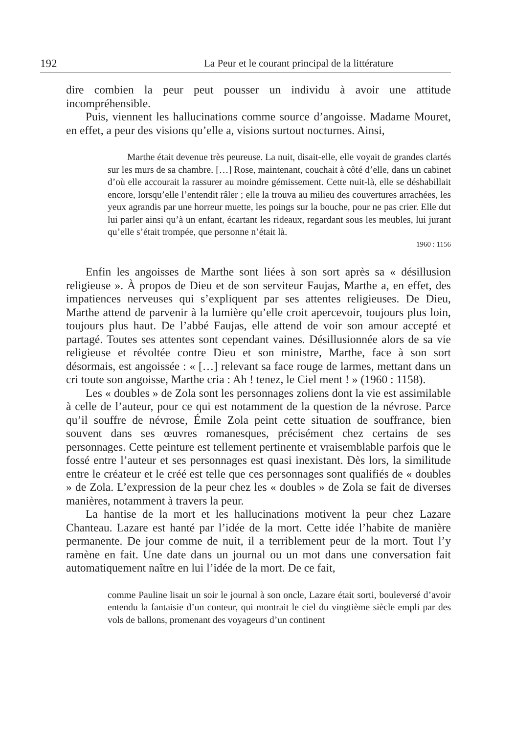192 La Peur et le courant principal de la littérature
dire combien la peur peut pousser un individu à avoir une attitude incompréhensible.
Puis, viennent les hallucinations comme source d’angoisse. Madame Mouret, en effet, a peur des visions qu’elle a, visions surtout nocturnes. Ainsi,
Marthe était devenue très peureuse. La nuit, disait-elle, elle voyait de grandes clartés sur les murs de sa chambre. […] Rose, maintenant, couchait à côté d’elle, dans un cabinet d’où elle accourait la rassurer au moindre gémissement. Cette nuit-là, elle se déshabillait encore, lorsqu’elle l’entendit râler ; elle la trouva au milieu des couvertures arrachées, les yeux agrandis par une horreur muette, les poings sur la bouche, pour ne pas crier. Elle dut lui parler ainsi qu’à un enfant, écartant les rideaux, regardant sous les meubles, lui jurant qu’elle s’était trompée, que personne n’était là.
1960 : 1156
Enfin les angoisses de Marthe sont liées à son sort après sa « désillusion religieuse ». À propos de Dieu et de son serviteur Faujas, Marthe a, en effet, des impatiences nerveuses qui s’expliquent par ses attentes religieuses. De Dieu, Marthe attend de parvenir à la lumière qu’elle croit apercevoir, toujours plus loin, toujours plus haut. De l’abbé Faujas, elle attend de voir son amour accepté et partagé. Toutes ses attentes sont cependant vaines. Désillusionnée alors de sa vie religieuse et révoltée contre Dieu et son ministre, Marthe, face à son sort désormais, est angoissée : « […] relevant sa face rouge de larmes, mettant dans un cri toute son angoisse, Marthe cria : Ah ! tenez, le Ciel ment ! » (1960 : 1158).
Les « doubles » de Zola sont les personnages zoliens dont la vie est assimilable à celle de l’auteur, pour ce qui est notamment de la question de la névrose. Parce qu’il souffre de névrose, Émile Zola peint cette situation de souffrance, bien souvent dans ses œuvres romanesques, précisément chez certains de ses personnages. Cette peinture est tellement pertinente et vraisemblable parfois que le fossé entre l’auteur et ses personnages est quasi inexistant. Dès lors, la similitude entre le créateur et le créé est telle que ces personnages sont qualifiés de « doubles » de Zola. L’expression de la peur chez les « doubles » de Zola se fait de diverses manières, notamment à travers la peur.
La hantise de la mort et les hallucinations motivent la peur chez Lazare Chanteau. Lazare est hanté par l’idée de la mort. Cette idée l’habite de manière permanente. De jour comme de nuit, il a terriblement peur de la mort. Tout l’y ramène en fait. Une date dans un journal ou un mot dans une conversation fait automatiquement naître en lui l’idée de la mort. De ce fait,
comme Pauline lisait un soir le journal à son oncle, Lazare était sorti, bouleversé d’avoir entendu la fantaisie d’un conteur, qui montrait le ciel du vingtième siècle empli par des vols de ballons, promenant des voyageurs d’un continent